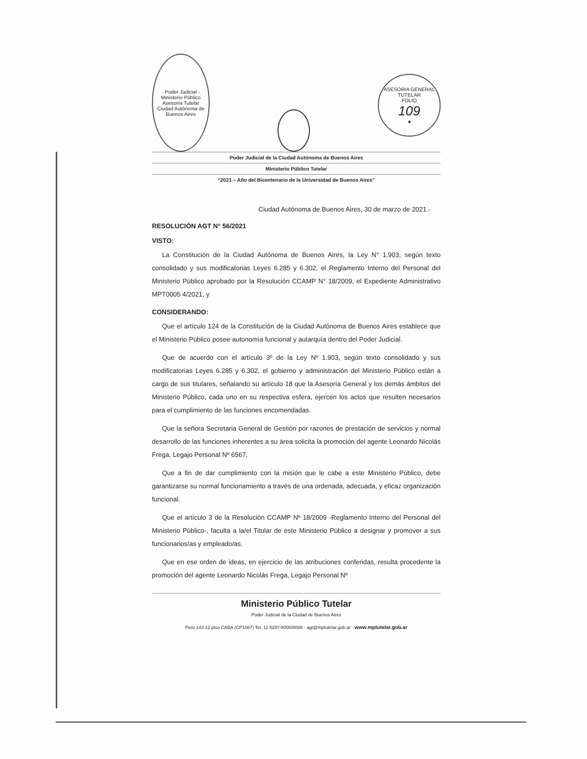- Poder Judicial -
Ministerio Público Asesoría Tutelar
Ciudad Autónoma de Buenos Aires
ASESORIA GENERAL TUTELAR
FOLIO
109
★
Poder Judicial de la Ciudad Autónoma de Buenos Aires
Ministerio Público Tutelar
“2021 – Año del Bicentenario de la Universidad de Buenos Aires”
Ciudad Autónoma de Buenos Aires, 30 de marzo de 2021.-
RESOLUCIÓN AGT N° 56/2021
VISTO:
La Constitución de la Ciudad Autónoma de Buenos Aires, la Ley N° 1.903, según texto consolidado y sus modificatorias Leyes 6.285 y 6.302, el Reglamento Interno del Personal del Ministerio Público aprobado por la Resolución CCAMP N° 18/2009, el Expediente Administrativo MPT0005 4/2021, y
CONSIDERANDO:
Que el artículo 124 de la Constitución de la Ciudad Autónoma de Buenos Aires establece que el Ministerio Público posee autonomía funcional y autarquía dentro del Poder Judicial.
Que de acuerdo con el artículo 3º de la Ley Nº 1.903, según texto consolidado y sus modificatorias Leyes 6.285 y 6.302, el gobierno y administración del Ministerio Público están a cargo de sus titulares, señalando su artículo 18 que la Asesoría General y los demás ámbitos del Ministerio Público, cada uno en su respectiva esfera, ejercen los actos que resulten necesarios para el cumplimiento de las funciones encomendadas.
Que la señora Secretaria General de Gestión por razones de prestación de servicios y normal desarrollo de las funciones inherentes a su área solicita la promoción del agente Leonardo Nicolás Frega, Legajo Personal Nº 6567.
Que a fin de dar cumplimiento con la misión que le cabe a este Ministerio Público, debe garantizarse su normal funcionamiento a través de una ordenada, adecuada, y eficaz organización funcional.
Que el artículo 3 de la Resolución CCAMP Nº 18/2009 -Reglamento Interno del Personal del Ministerio Público-, faculta a la/el Titular de este Ministerio Público a designar y promover a sus funcionarios/as y empleado/as.
Que en ese orden de ideas, en ejercicio de las atribuciones conferidas, resulta procedente la promoción del agente Leonardo Nicolás Frega, Legajo Personal Nº
Ministerio Público Tutelar
Poder Judicial de la Ciudad de Buenos Aires
Perú 143 12 piso CABA (CP1067) Tel. 11 5297-8000/8008 · agt@mptutelar.gob.ar · www.mptutelar.gob.ar